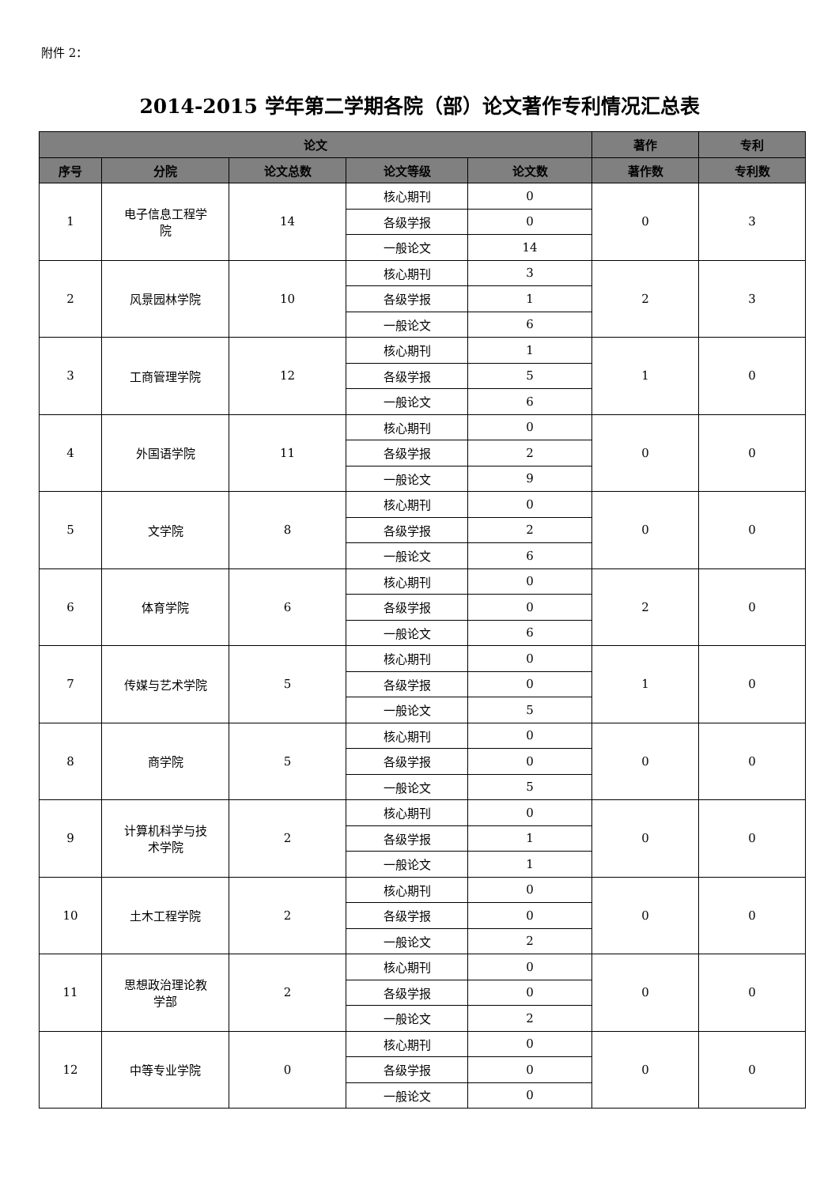附件 2：
2014-2015 学年第二学期各院（部）论文著作专利情况汇总表
| 论文 | | | | | 著作 | 专利 |
| --- | --- | --- | --- | --- | --- | --- |
| 序号 | 分院 | 论文总数 | 论文等级 | 论文数 | 著作数 | 专利数 |
| 1 | 电子信息工程学 院 | 14 | 核心期刊 | 0 | 0 | 3 |
| | | | 各级学报 | 0 | | |
| | | | 一般论文 | 14 | | |
| 2 | 风景园林学院 | 10 | 核心期刊 | 3 | 2 | 3 |
| | | | 各级学报 | 1 | | |
| | | | 一般论文 | 6 | | |
| 3 | 工商管理学院 | 12 | 核心期刊 | 1 | 1 | 0 |
| | | | 各级学报 | 5 | | |
| | | | 一般论文 | 6 | | |
| 4 | 外国语学院 | 11 | 核心期刊 | 0 | 0 | 0 |
| | | | 各级学报 | 2 | | |
| | | | 一般论文 | 9 | | |
| 5 | 文学院 | 8 | 核心期刊 | 0 | 0 | 0 |
| | | | 各级学报 | 2 | | |
| | | | 一般论文 | 6 | | |
| 6 | 体育学院 | 6 | 核心期刊 | 0 | 2 | 0 |
| | | | 各级学报 | 0 | | |
| | | | 一般论文 | 6 | | |
| 7 | 传媒与艺术学院 | 5 | 核心期刊 | 0 | 1 | 0 |
| | | | 各级学报 | 0 | | |
| | | | 一般论文 | 5 | | |
| 8 | 商学院 | 5 | 核心期刊 | 0 | 0 | 0 |
| | | | 各级学报 | 0 | | |
| | | | 一般论文 | 5 | | |
| 9 | 计算机科学与技 术学院 | 2 | 核心期刊 | 0 | 0 | 0 |
| | | | 各级学报 | 1 | | |
| | | | 一般论文 | 1 | | |
| 10 | 土木工程学院 | 2 | 核心期刊 | 0 | 0 | 0 |
| | | | 各级学报 | 0 | | |
| | | | 一般论文 | 2 | | |
| 11 | 思想政治理论教 学部 | 2 | 核心期刊 | 0 | 0 | 0 |
| | | | 各级学报 | 0 | | |
| | | | 一般论文 | 2 | | |
| 12 | 中等专业学院 | 0 | 核心期刊 | 0 | 0 | 0 |
| | | | 各级学报 | 0 | | |
| | | | 一般论文 | 0 | | |